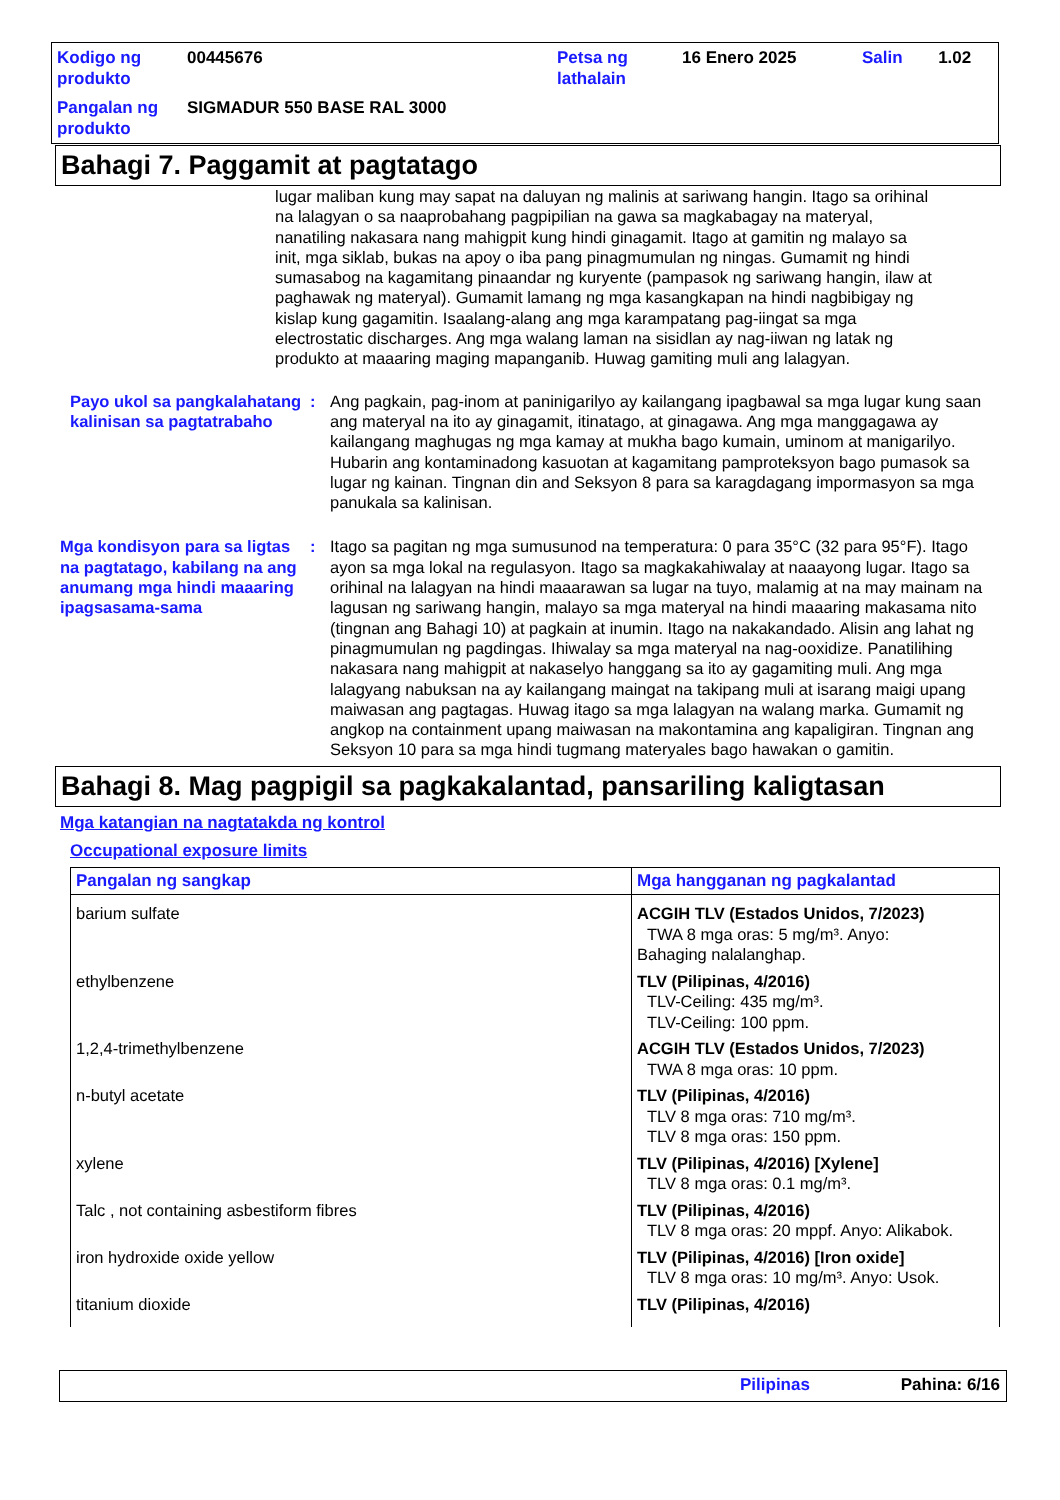| Kodigo ng produkto | 00445676 | Petsa ng lathalain | 16 Enero 2025 | Salin | 1.02 |
| Pangalan ng produkto | SIGMADUR 550 BASE RAL 3000 | | | | |
Bahagi 7. Paggamit at pagtatago
lugar maliban kung may sapat na daluyan ng malinis at sariwang hangin. Itago sa orihinal na lalagyan o sa naaprobahang pagpipilian na gawa sa magkabagay na materyal, nanatiling nakasara nang mahigpit kung hindi ginagamit. Itago at gamitin ng malayo sa init, mga siklab, bukas na apoy o iba pang pinagmumulan ng ningas. Gumamit ng hindi sumasabog na kagamitang pinaandar ng kuryente (pampasok ng sariwang hangin, ilaw at paghawak ng materyal). Gumamit lamang ng mga kasangkapan na hindi nagbibigay ng kislap kung gagamitin. Isaalang-alang ang mga karampatang pag-iingat sa mga electrostatic discharges. Ang mga walang laman na sisidlan ay nag-iiwan ng latak ng produkto at maaaring maging mapanganib. Huwag gamiting muli ang lalagyan.
Payo ukol sa pangkalahatang kalinisan sa pagtatrabaho
: Ang pagkain, pag-inom at paninigarilyo ay kailangang ipagbawal sa mga lugar kung saan ang materyal na ito ay ginagamit, itinatago, at ginagawa. Ang mga manggagawa ay kailangang maghugas ng mga kamay at mukha bago kumain, uminom at manigarilyo. Hubarin ang kontaminadong kasuotan at kagamitang pamproteksyon bago pumasok sa lugar ng kainan. Tingnan din and Seksyon 8 para sa karagdagang impormasyon sa mga panukala sa kalinisan.
Mga kondisyon para sa ligtas na pagtatago, kabilang na ang anumang mga hindi maaaring ipagsasama-sama
: Itago sa pagitan ng mga sumusunod na temperatura: 0 para 35°C (32 para 95°F). Itago ayon sa mga lokal na regulasyon. Itago sa magkakahiwalay at naaayong lugar. Itago sa orihinal na lalagyan na hindi maaarawan sa lugar na tuyo, malamig at na may mainam na lagusan ng sariwang hangin, malayo sa mga materyal na hindi maaaring makasama nito (tingnan ang Bahagi 10) at pagkain at inumin. Itago na nakakandado. Alisin ang lahat ng pinagmumulan ng pagdingas. Ihiwalay sa mga materyal na nag-ooxidize. Panatilihing nakasara nang mahigpit at nakaselyo hanggang sa ito ay gagamiting muli. Ang mga lalagyang nabuksan na ay kailangang maingat na takipang muli at isarang maigi upang maiwasan ang pagtagas. Huwag itago sa mga lalagyan na walang marka. Gumamit ng angkop na containment upang maiwasan na makontamina ang kapaligiran. Tingnan ang Seksyon 10 para sa mga hindi tugmang materyales bago hawakan o gamitin.
Bahagi 8. Mag pagpigil sa pagkakalantad, pansariling kaligtasan
Mga katangian na nagtatakda ng kontrol
Occupational exposure limits
| Pangalan ng sangkap | Mga hangganan ng pagkalantad |
| --- | --- |
| barium sulfate | ACGIH TLV (Estados Unidos, 7/2023) TWA 8 mga oras: 5 mg/m³. Anyo: Bahaging nalalanghap. |
| ethylbenzene | TLV (Pilipinas, 4/2016) TLV-Ceiling: 435 mg/m³. TLV-Ceiling: 100 ppm. |
| 1,2,4-trimethylbenzene | ACGIH TLV (Estados Unidos, 7/2023) TWA 8 mga oras: 10 ppm. |
| n-butyl acetate | TLV (Pilipinas, 4/2016) TLV 8 mga oras: 710 mg/m³. TLV 8 mga oras: 150 ppm. |
| xylene | TLV (Pilipinas, 4/2016) [Xylene] TLV 8 mga oras: 0.1 mg/m³. |
| Talc , not containing asbestiform fibres | TLV (Pilipinas, 4/2016) TLV 8 mga oras: 20 mppf. Anyo: Alikabok. |
| iron hydroxide oxide yellow | TLV (Pilipinas, 4/2016) [Iron oxide] TLV 8 mga oras: 10 mg/m³. Anyo: Usok. |
| titanium dioxide | TLV (Pilipinas, 4/2016) |
Pilipinas Pahina: 6/16